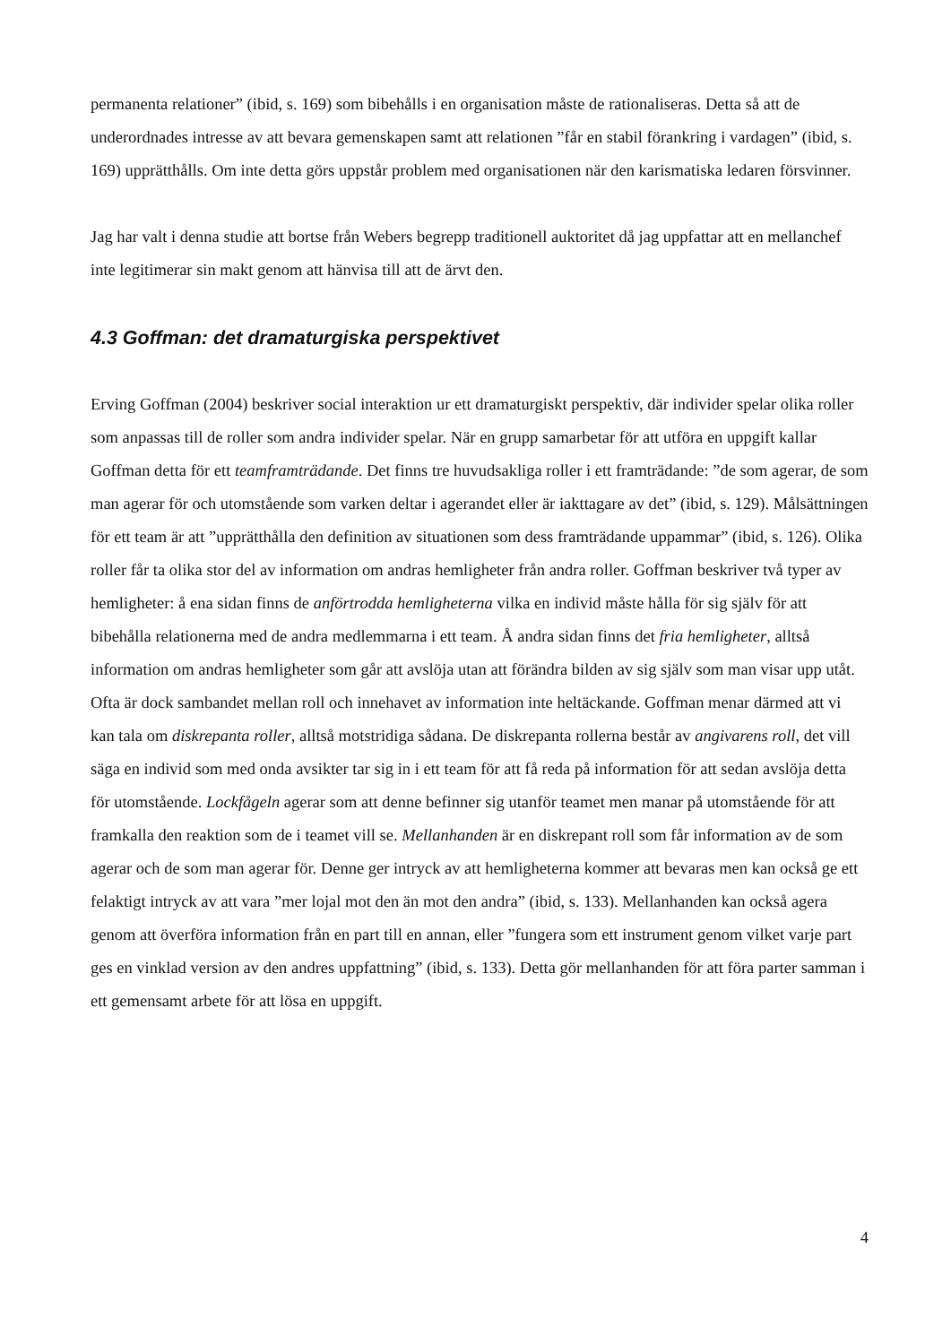permanenta relationer” (ibid, s. 169) som bibehålls i en organisation måste de rationaliseras. Detta så att de underordnades intresse av att bevara gemenskapen samt att relationen ”får en stabil förankring i vardagen” (ibid, s. 169) upprätthålls. Om inte detta görs uppstår problem med organisationen när den karismatiska ledaren försvinner.
Jag har valt i denna studie att bortse från Webers begrepp traditionell auktoritet då jag uppfattar att en mellanchef inte legitimerar sin makt genom att hänvisa till att de ärvt den.
4.3 Goffman: det dramaturgiska perspektivet
Erving Goffman (2004) beskriver social interaktion ur ett dramaturgiskt perspektiv, där individer spelar olika roller som anpassas till de roller som andra individer spelar. När en grupp samarbetar för att utföra en uppgift kallar Goffman detta för ett teamframträdande. Det finns tre huvudsakliga roller i ett framträdande: ”de som agerar, de som man agerar för och utomstående som varken deltar i agerandet eller är iakttagare av det” (ibid, s. 129). Målsättningen för ett team är att ”upprätthålla den definition av situationen som dess framträdande uppammar” (ibid, s. 126). Olika roller får ta olika stor del av information om andras hemligheter från andra roller. Goffman beskriver två typer av hemligheter: å ena sidan finns de anförtrodda hemligheterna vilka en individ måste hålla för sig själv för att bibehålla relationerna med de andra medlemmarna i ett team. Å andra sidan finns det fria hemligheter, alltså information om andras hemligheter som går att avslöja utan att förändra bilden av sig själv som man visar upp utåt. Ofta är dock sambandet mellan roll och innehavet av information inte heltäckande. Goffman menar därmed att vi kan tala om diskrepanta roller, alltså motstridiga sådana. De diskrepanta rollerna består av angivarens roll, det vill säga en individ som med onda avsikter tar sig in i ett team för att få reda på information för att sedan avslöja detta för utomstående. Lockfågeln agerar som att denne befinner sig utanför teamet men manar på utomstående för att framkalla den reaktion som de i teamet vill se. Mellanhanden är en diskrepant roll som får information av de som agerar och de som man agerar för. Denne ger intryck av att hemligheterna kommer att bevaras men kan också ge ett felaktigt intryck av att vara ”mer lojal mot den än mot den andra” (ibid, s. 133). Mellanhanden kan också agera genom att överföra information från en part till en annan, eller ”fungera som ett instrument genom vilket varje part ges en vinklad version av den andres uppfattning” (ibid, s. 133). Detta gör mellanhanden för att föra parter samman i ett gemensamt arbete för att lösa en uppgift.
4